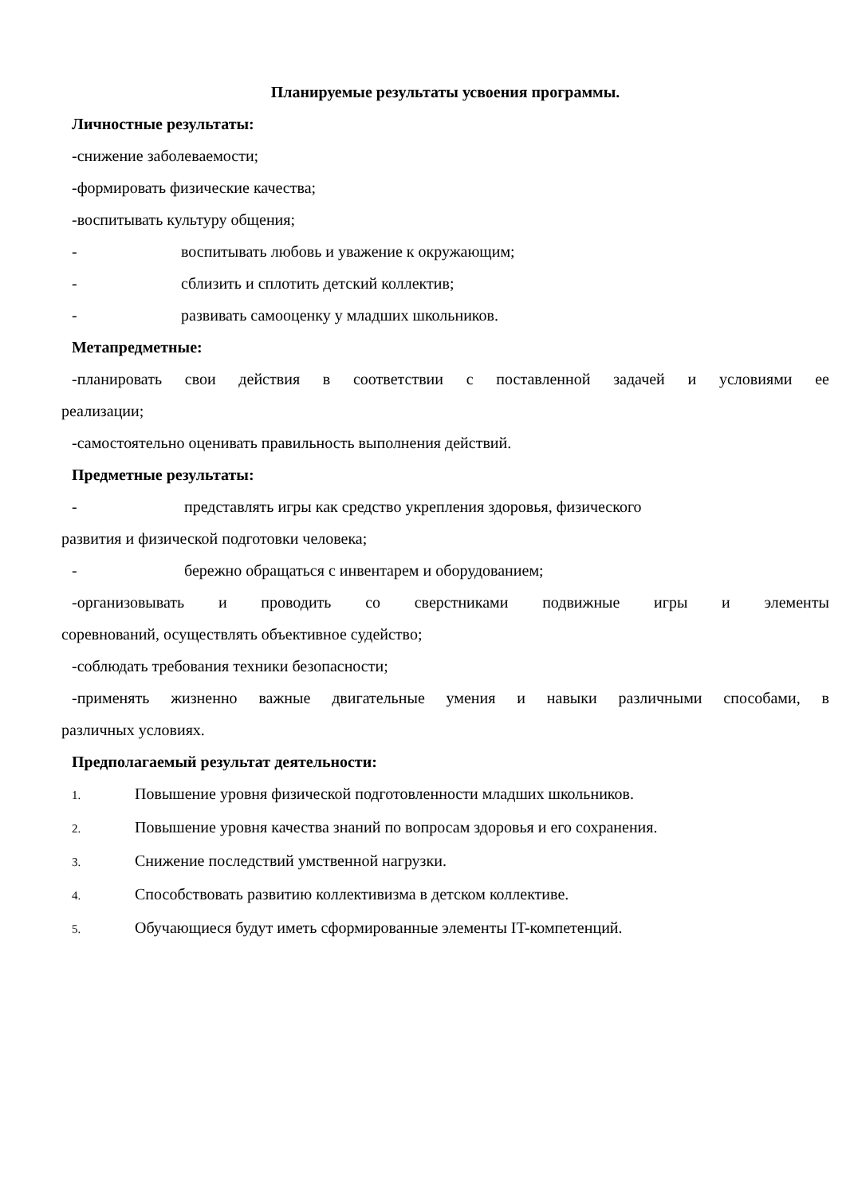Планируемые результаты усвоения программы.
Личностные результаты:
-снижение заболеваемости;
-формировать физические качества;
-воспитывать культуру общения;
- воспитывать любовь и уважение к окружающим;
- сблизить и сплотить детский коллектив;
- развивать самооценку у младших школьников.
Метапредметные:
-планировать свои действия в соответствии с поставленной задачей и условиями ее
реализации;
-самостоятельно оценивать правильность выполнения действий.
Предметные результаты:
- представлять игры как средство укрепления здоровья, физического
развития и физической подготовки человека;
- бережно обращаться с инвентарем и оборудованием;
-организовывать и проводить со сверстниками подвижные игры и элементы
соревнований, осуществлять объективное судейство;
-соблюдать требования техники безопасности;
-применять жизненно важные двигательные умения и навыки различными способами, в
различных условиях.
Предполагаемый результат деятельности:
1. Повышение уровня физической подготовленности младших школьников.
2. Повышение уровня качества знаний по вопросам здоровья и его сохранения.
3. Снижение последствий умственной нагрузки.
4. Способствовать развитию коллективизма в детском коллективе.
5. Обучающиеся будут иметь сформированные элементы IT-компетенций.